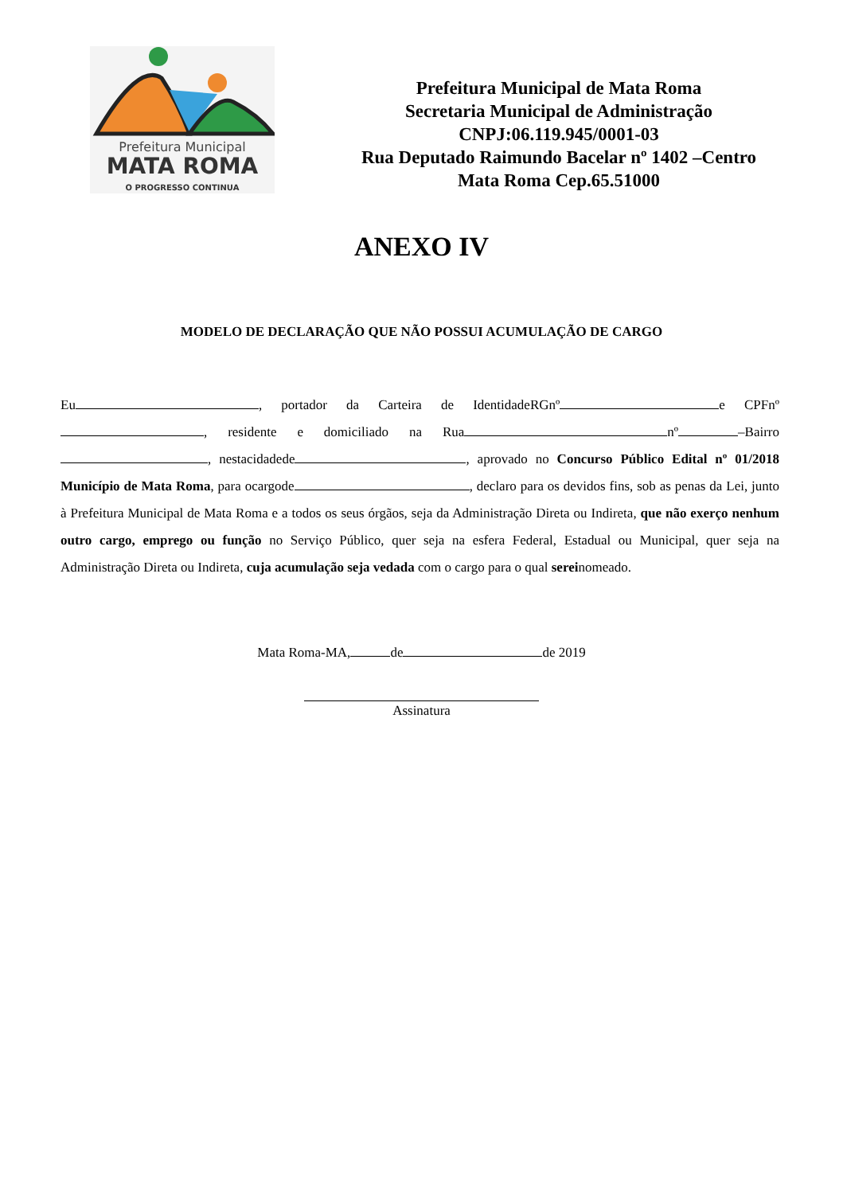Prefeitura Municipal
MATA ROMA
O PROGRESSO CONTINUA
Prefeitura Municipal de Mata Roma
Secretaria Municipal de Administração
CNPJ:06.119.945/0001-03
Rua Deputado Raimundo Bacelar nº 1402 –Centro
Mata Roma Cep.65.51000
ANEXO IV
MODELO DE DECLARAÇÃO QUE NÃO POSSUI ACUMULAÇÃO DE CARGO
Eu , portador da Carteira de IdentidadeRGnº e CPFnº , residente e domiciliado na Rua nº –Bairro , nestacidadede , aprovado no Concurso Público Edital nº 01/2018 Município de Mata Roma, para ocargode , declaro para os devidos fins, sob as penas da Lei, junto à Prefeitura Municipal de Mata Roma e a todos os seus órgãos, seja da Administração Direta ou Indireta, que não exerço nenhum outro cargo, emprego ou função no Serviço Público, quer seja na esfera Federal, Estadual ou Municipal, quer seja na Administração Direta ou Indireta, cuja acumulação seja vedada com o cargo para o qual sereinomeado.
Mata Roma-MA, de de 2019
Assinatura